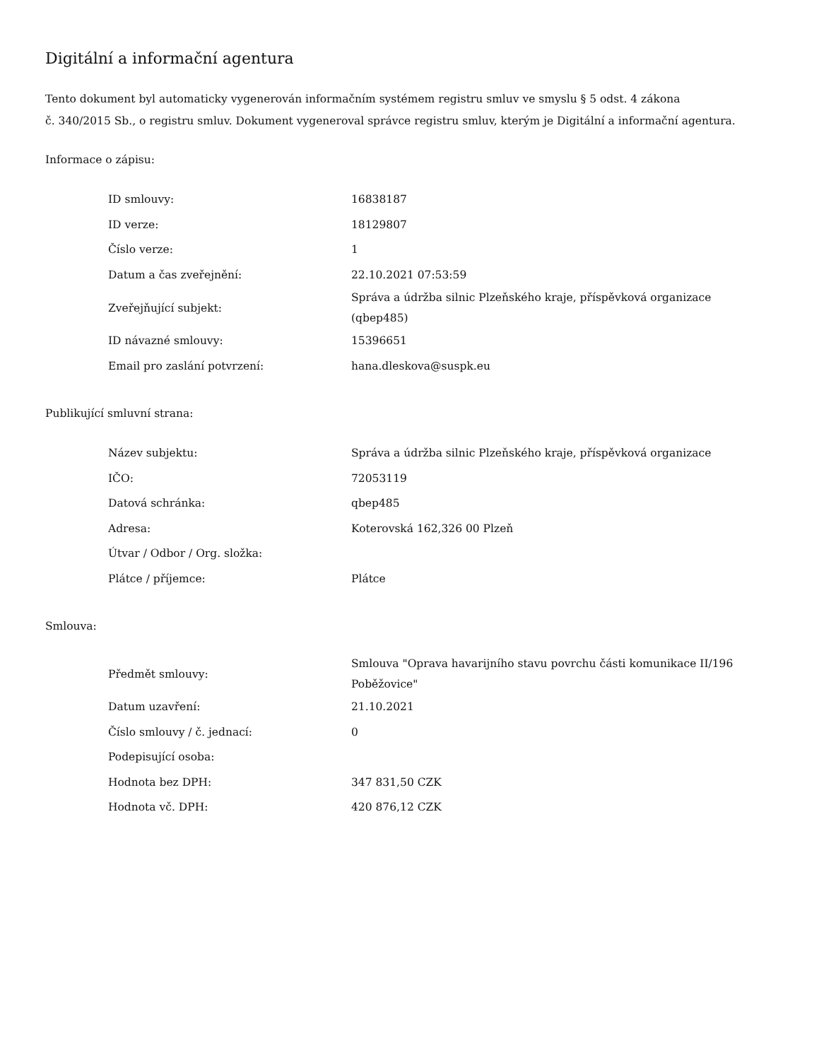Digitální a informační agentura
Tento dokument byl automaticky vygenerován informačním systémem registru smluv ve smyslu § 5 odst. 4 zákona
č. 340/2015 Sb., o registru smluv. Dokument vygeneroval správce registru smluv, kterým je Digitální a informační agentura.
Informace o zápisu:
| ID smlouvy: | 16838187 |
| ID verze: | 18129807 |
| Číslo verze: | 1 |
| Datum a čas zveřejnění: | 22.10.2021 07:53:59 |
| Zveřejňující subjekt: | Správa a údržba silnic Plzeňského kraje, příspěvková organizace (qbep485) |
| ID návazné smlouvy: | 15396651 |
| Email pro zaslání potvrzení: | hana.dleskova@suspk.eu |
Publikující smluvní strana:
| Název subjektu: | Správa a údržba silnic Plzeňského kraje, příspěvková organizace |
| IČO: | 72053119 |
| Datová schránka: | qbep485 |
| Adresa: | Koterovská 162,326 00 Plzeň |
| Útvar / Odbor / Org. složka: | |
| Plátce / příjemce: | Plátce |
Smlouva:
| Předmět smlouvy: | Smlouva "Oprava havarijního stavu povrchu části komunikace II/196 Poběžovice" |
| Datum uzavření: | 21.10.2021 |
| Číslo smlouvy / č. jednací: | 0 |
| Podepisující osoba: | |
| Hodnota bez DPH: | 347 831,50 CZK |
| Hodnota vč. DPH: | 420 876,12 CZK |